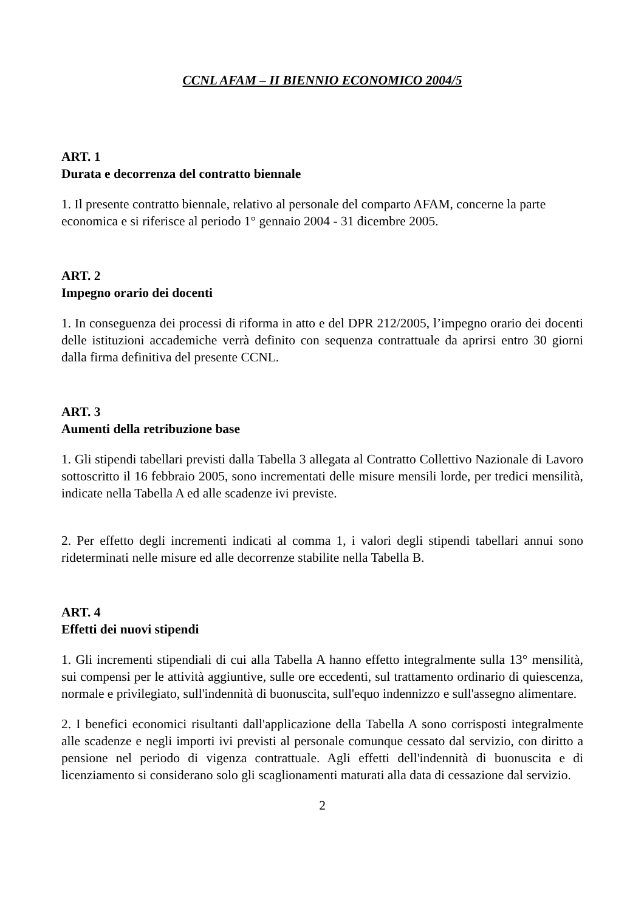CCNL AFAM – II BIENNIO ECONOMICO 2004/5
ART. 1
Durata e decorrenza del contratto biennale
1. Il presente contratto biennale, relativo al personale del comparto AFAM, concerne la parte economica e si riferisce al periodo 1° gennaio 2004 - 31 dicembre 2005.
ART. 2
Impegno orario dei docenti
1. In conseguenza dei processi di riforma in atto e del DPR 212/2005, l’impegno orario dei docenti delle istituzioni accademiche verrà definito con sequenza contrattuale da aprirsi entro 30 giorni dalla firma definitiva del presente CCNL.
ART. 3
Aumenti della retribuzione base
1. Gli stipendi tabellari previsti dalla Tabella 3 allegata al Contratto Collettivo Nazionale di Lavoro sottoscritto il 16 febbraio 2005, sono incrementati delle misure mensili lorde, per tredici mensilità, indicate nella Tabella A ed alle scadenze ivi previste.
2. Per effetto degli incrementi indicati al comma 1, i valori degli stipendi tabellari annui sono rideterminati nelle misure ed alle decorrenze stabilite nella Tabella B.
ART. 4
Effetti dei nuovi stipendi
1. Gli incrementi stipendiali di cui alla Tabella A hanno effetto integralmente sulla 13° mensilità, sui compensi per le attività aggiuntive, sulle ore eccedenti, sul trattamento ordinario di quiescenza, normale e privilegiato, sull'indennità di buonuscita, sull'equo indennizzo e sull'assegno alimentare.
2. I benefici economici risultanti dall'applicazione della Tabella A sono corrisposti integralmente alle scadenze e negli importi ivi previsti al personale comunque cessato dal servizio, con diritto a pensione nel periodo di vigenza contrattuale. Agli effetti dell'indennità di buonuscita e di licenziamento si considerano solo gli scaglionamenti maturati alla data di cessazione dal servizio.
2